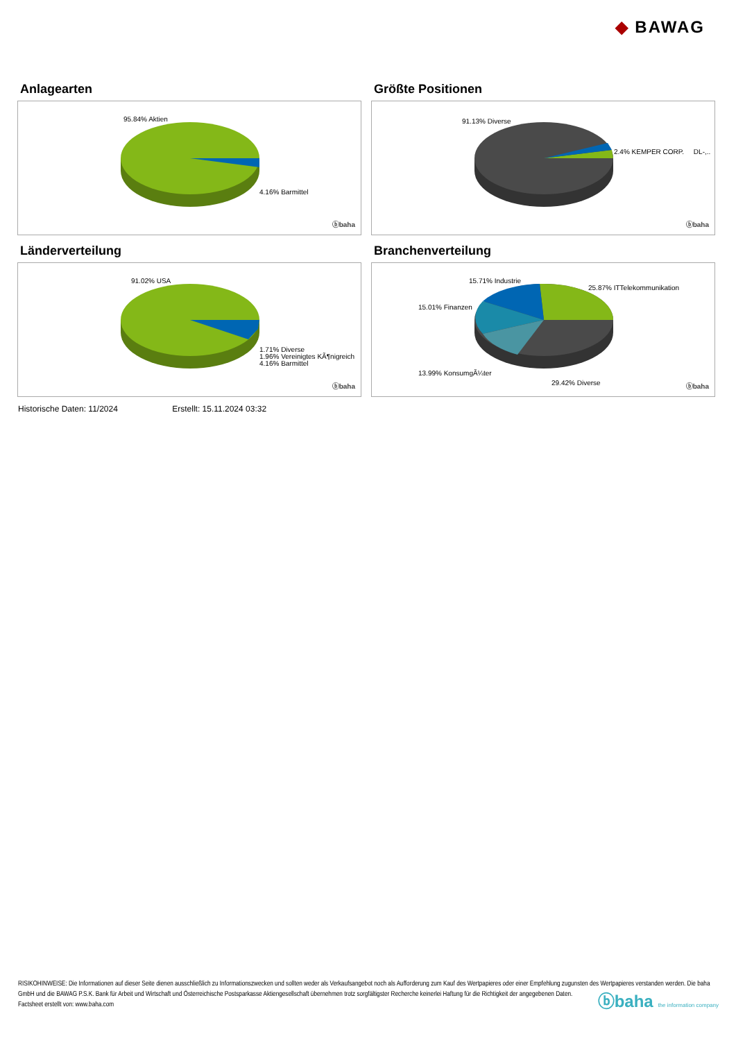◆ BAWAG
Anlagearten
95.84% Aktien
4.16% Barmittel
ⓑbaha
Größte Positionen
91.13% Diverse
2.4% KEMPER CORP. DL-,..
ⓑbaha
Länderverteilung
91.02% USA
1.71% Diverse
1.96% Vereinigtes KÃ¶nigreich
4.16% Barmittel
ⓑbaha
Branchenverteilung
15.71% Industrie
25.87% ITTelekommunikation
15.01% Finanzen
13.99% KonsumgÃ¼ter
29.42% Diverse ⓑbaha
Historische Daten: 11/2024 Erstellt: 15.11.2024 03:32
RISIKOHINWEISE: Die Informationen auf dieser Seite dienen ausschließlich zu Informationszwecken und sollten weder als Verkaufsangebot noch als Aufforderung zum Kauf des Wertpapieres oder einer Empfehlung zugunsten des Wertpapieres verstanden werden. Die baha GmbH und die BAWAG P.S.K. Bank für Arbeit und Wirtschaft und Österreichische Postsparkasse Aktiengesellschaft übernehmen trotz sorgfältigster Recherche keinerlei Haftung für die Richtigkeit der angegebenen Daten.
Factsheet erstellt von: www.baha.com
ⓑbaha the information company